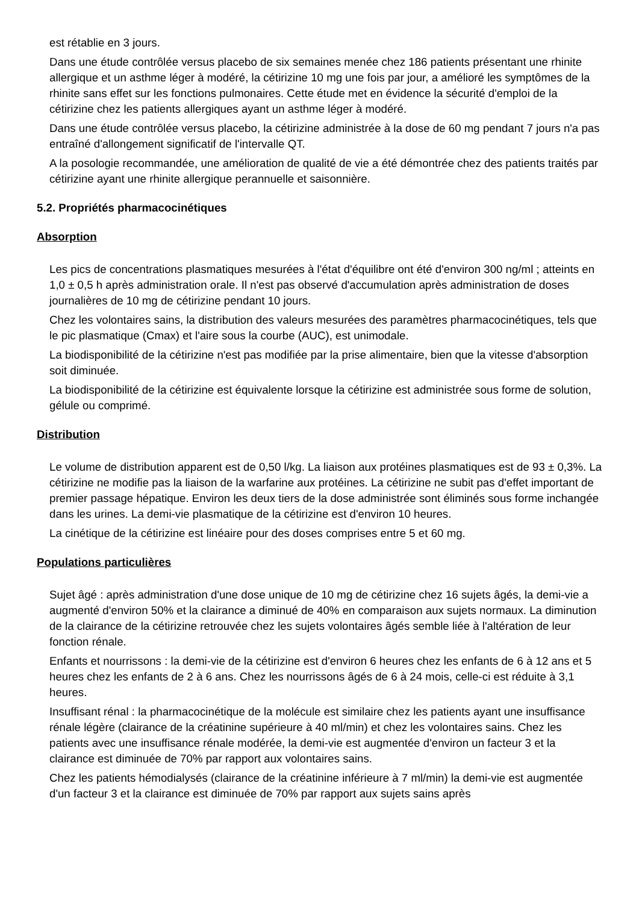est rétablie en 3 jours.
Dans une étude contrôlée versus placebo de six semaines menée chez 186 patients présentant une rhinite allergique et un asthme léger à modéré, la cétirizine 10 mg une fois par jour, a amélioré les symptômes de la rhinite sans effet sur les fonctions pulmonaires. Cette étude met en évidence la sécurité d'emploi de la cétirizine chez les patients allergiques ayant un asthme léger à modéré.
Dans une étude contrôlée versus placebo, la cétirizine administrée à la dose de 60 mg pendant 7 jours n'a pas entraîné d'allongement significatif de l'intervalle QT.
A la posologie recommandée, une amélioration de qualité de vie a été démontrée chez des patients traités par cétirizine ayant une rhinite allergique perannuelle et saisonnière.
5.2. Propriétés pharmacocinétiques
Absorption
Les pics de concentrations plasmatiques mesurées à l'état d'équilibre ont été d'environ 300 ng/ml ; atteints en 1,0 ± 0,5 h après administration orale. Il n'est pas observé d'accumulation après administration de doses journalières de 10 mg de cétirizine pendant 10 jours.
Chez les volontaires sains, la distribution des valeurs mesurées des paramètres pharmacocinétiques, tels que le pic plasmatique (Cmax) et l'aire sous la courbe (AUC), est unimodale.
La biodisponibilité de la cétirizine n'est pas modifiée par la prise alimentaire, bien que la vitesse d'absorption soit diminuée.
La biodisponibilité de la cétirizine est équivalente lorsque la cétirizine est administrée sous forme de solution, gélule ou comprimé.
Distribution
Le volume de distribution apparent est de 0,50 l/kg. La liaison aux protéines plasmatiques est de 93 ± 0,3%. La cétirizine ne modifie pas la liaison de la warfarine aux protéines. La cétirizine ne subit pas d'effet important de premier passage hépatique. Environ les deux tiers de la dose administrée sont éliminés sous forme inchangée dans les urines. La demi-vie plasmatique de la cétirizine est d'environ 10 heures.
La cinétique de la cétirizine est linéaire pour des doses comprises entre 5 et 60 mg.
Populations particulières
Sujet âgé : après administration d'une dose unique de 10 mg de cétirizine chez 16 sujets âgés, la demi-vie a augmenté d'environ 50% et la clairance a diminué de 40% en comparaison aux sujets normaux. La diminution de la clairance de la cétirizine retrouvée chez les sujets volontaires âgés semble liée à l'altération de leur fonction rénale.
Enfants et nourrissons : la demi-vie de la cétirizine est d'environ 6 heures chez les enfants de 6 à 12 ans et 5 heures chez les enfants de 2 à 6 ans. Chez les nourrissons âgés de 6 à 24 mois, celle-ci est réduite à 3,1 heures.
Insuffisant rénal : la pharmacocinétique de la molécule est similaire chez les patients ayant une insuffisance rénale légère (clairance de la créatinine supérieure à 40 ml/min) et chez les volontaires sains. Chez les patients avec une insuffisance rénale modérée, la demi-vie est augmentée d'environ un facteur 3 et la clairance est diminuée de 70% par rapport aux volontaires sains.
Chez les patients hémodialysés (clairance de la créatinine inférieure à 7 ml/min) la demi-vie est augmentée d'un facteur 3 et la clairance est diminuée de 70% par rapport aux sujets sains après